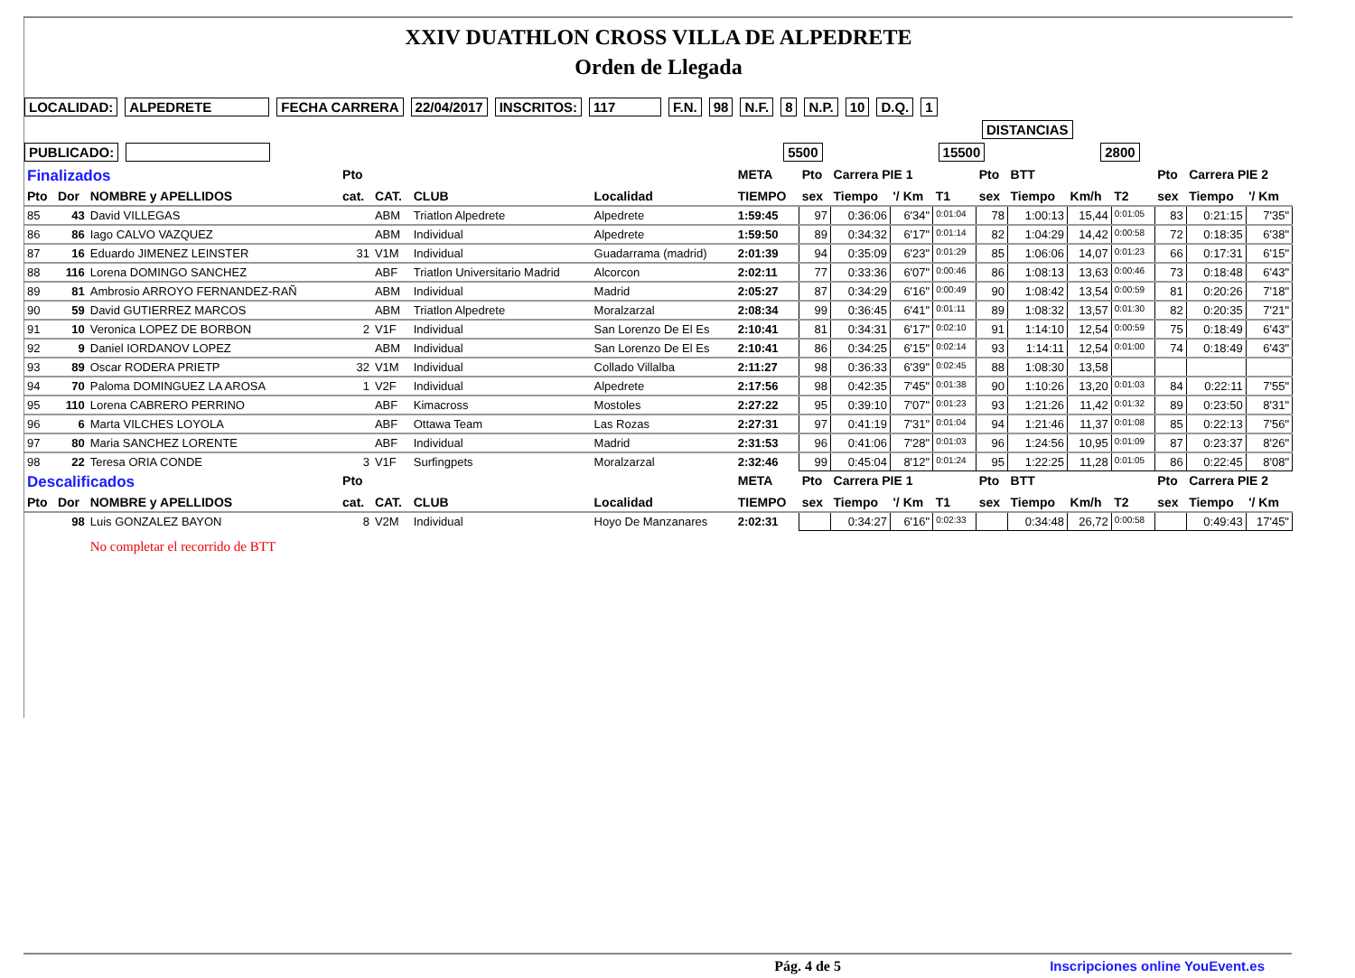XXIV DUATHLON CROSS VILLA DE ALPEDRETE
Orden de Llegada
LOCALIDAD: ALPEDRETE FECHA CARRERA 22/04/2017 INSCRITOS: 117 F.N. 98 N.F. 8 N.P. 10 D.Q. 1
DISTANCIAS
PUBLICADO: 5500 15500 2800
| Finalizados | | | Pto | | | | META | Pto | Carrera PIE 1 | | | Pto | BTT | | | Pto | Carrera PIE 2 | |
| --- | --- | --- | --- | --- | --- | --- | --- | --- | --- | --- | --- | --- | --- | --- | --- | --- | --- | --- |
| Pto | Dor | NOMBRE y APELLIDOS | cat. | CAT. | CLUB | Localidad | TIEMPO | sex | Tiempo | '/ Km | T1 | sex | Tiempo | Km/h | T2 | sex | Tiempo | '/ Km |
| 85 | 43 | David VILLEGAS | | ABM | Triatlon Alpedrete | Alpedrete | 1:59:45 | 97 | 0:36:06 | 6'34" | 0:01:04 | 78 | 1:00:13 | 15,44 | 0:01:05 | 83 | 0:21:15 | 7'35" |
| 86 | 86 | Iago CALVO VAZQUEZ | | ABM | Individual | Alpedrete | 1:59:50 | 89 | 0:34:32 | 6'17" | 0:01:14 | 82 | 1:04:29 | 14,42 | 0:00:58 | 72 | 0:18:35 | 6'38" |
| 87 | 16 | Eduardo JIMENEZ LEINSTER | 31 | V1M | Individual | Guadarrama (madrid) | 2:01:39 | 94 | 0:35:09 | 6'23" | 0:01:29 | 85 | 1:06:06 | 14,07 | 0:01:23 | 66 | 0:17:31 | 6'15" |
| 88 | 116 | Lorena DOMINGO SANCHEZ | | ABF | Triatlon Universitario Madrid | Alcorcon | 2:02:11 | 77 | 0:33:36 | 6'07" | 0:00:46 | 86 | 1:08:13 | 13,63 | 0:00:46 | 73 | 0:18:48 | 6'43" |
| 89 | 81 | Ambrosio ARROYO FERNANDEZ-RAÑ | | ABM | Individual | Madrid | 2:05:27 | 87 | 0:34:29 | 6'16" | 0:00:49 | 90 | 1:08:42 | 13,54 | 0:00:59 | 81 | 0:20:26 | 7'18" |
| 90 | 59 | David GUTIERREZ MARCOS | | ABM | Triatlon Alpedrete | Moralzarzal | 2:08:34 | 99 | 0:36:45 | 6'41" | 0:01:11 | 89 | 1:08:32 | 13,57 | 0:01:30 | 82 | 0:20:35 | 7'21" |
| 91 | 10 | Veronica LOPEZ DE BORBON | 2 | V1F | Individual | San Lorenzo De El Es | 2:10:41 | 81 | 0:34:31 | 6'17" | 0:02:10 | 91 | 1:14:10 | 12,54 | 0:00:59 | 75 | 0:18:49 | 6'43" |
| 92 | 9 | Daniel IORDANOV LOPEZ | | ABM | Individual | San Lorenzo De El Es | 2:10:41 | 86 | 0:34:25 | 6'15" | 0:02:14 | 93 | 1:14:11 | 12,54 | 0:01:00 | 74 | 0:18:49 | 6'43" |
| 93 | 89 | Oscar RODERA PRIETP | 32 | V1M | Individual | Collado Villalba | 2:11:27 | 98 | 0:36:33 | 6'39" | 0:02:45 | 88 | 1:08:30 | 13,58 | | | | |
| 94 | 70 | Paloma DOMINGUEZ LA AROSA | 1 | V2F | Individual | Alpedrete | 2:17:56 | 98 | 0:42:35 | 7'45" | 0:01:38 | 90 | 1:10:26 | 13,20 | 0:01:03 | 84 | 0:22:11 | 7'55" |
| 95 | 110 | Lorena CABRERO PERRINO | | ABF | Kimacross | Mostoles | 2:27:22 | 95 | 0:39:10 | 7'07" | 0:01:23 | 93 | 1:21:26 | 11,42 | 0:01:32 | 89 | 0:23:50 | 8'31" |
| 96 | 6 | Marta VILCHES LOYOLA | | ABF | Ottawa Team | Las Rozas | 2:27:31 | 97 | 0:41:19 | 7'31" | 0:01:04 | 94 | 1:21:46 | 11,37 | 0:01:08 | 85 | 0:22:13 | 7'56" |
| 97 | 80 | Maria SANCHEZ LORENTE | | ABF | Individual | Madrid | 2:31:53 | 96 | 0:41:06 | 7'28" | 0:01:03 | 96 | 1:24:56 | 10,95 | 0:01:09 | 87 | 0:23:37 | 8'26" |
| 98 | 22 | Teresa ORIA CONDE | 3 | V1F | Surfingpets | Moralzarzal | 2:32:46 | 99 | 0:45:04 | 8'12" | 0:01:24 | 95 | 1:22:25 | 11,28 | 0:01:05 | 86 | 0:22:45 | 8'08" |
| Descalificados | | | Pto | | | | META | Pto | Carrera PIE 1 | | | Pto | BTT | | | Pto | Carrera PIE 2 | |
| Pto | Dor | NOMBRE y APELLIDOS | cat. | CAT. | CLUB | Localidad | TIEMPO | sex | Tiempo | '/ Km | T1 | sex | Tiempo | Km/h | T2 | sex | Tiempo | '/ Km |
| | 98 | Luis GONZALEZ BAYON | 8 | V2M | Individual | Hoyo De Manzanares | 2:02:31 | | 0:34:27 | 6'16" | 0:02:33 | | 0:34:48 | 26,72 | 0:00:58 | | 0:49:43 | 17'45" |
| | | No completar el recorrido de BTT | | | | | | | | | | | | | | | | |
Pág. 4 de 5 Inscripciones online YouEvent.es